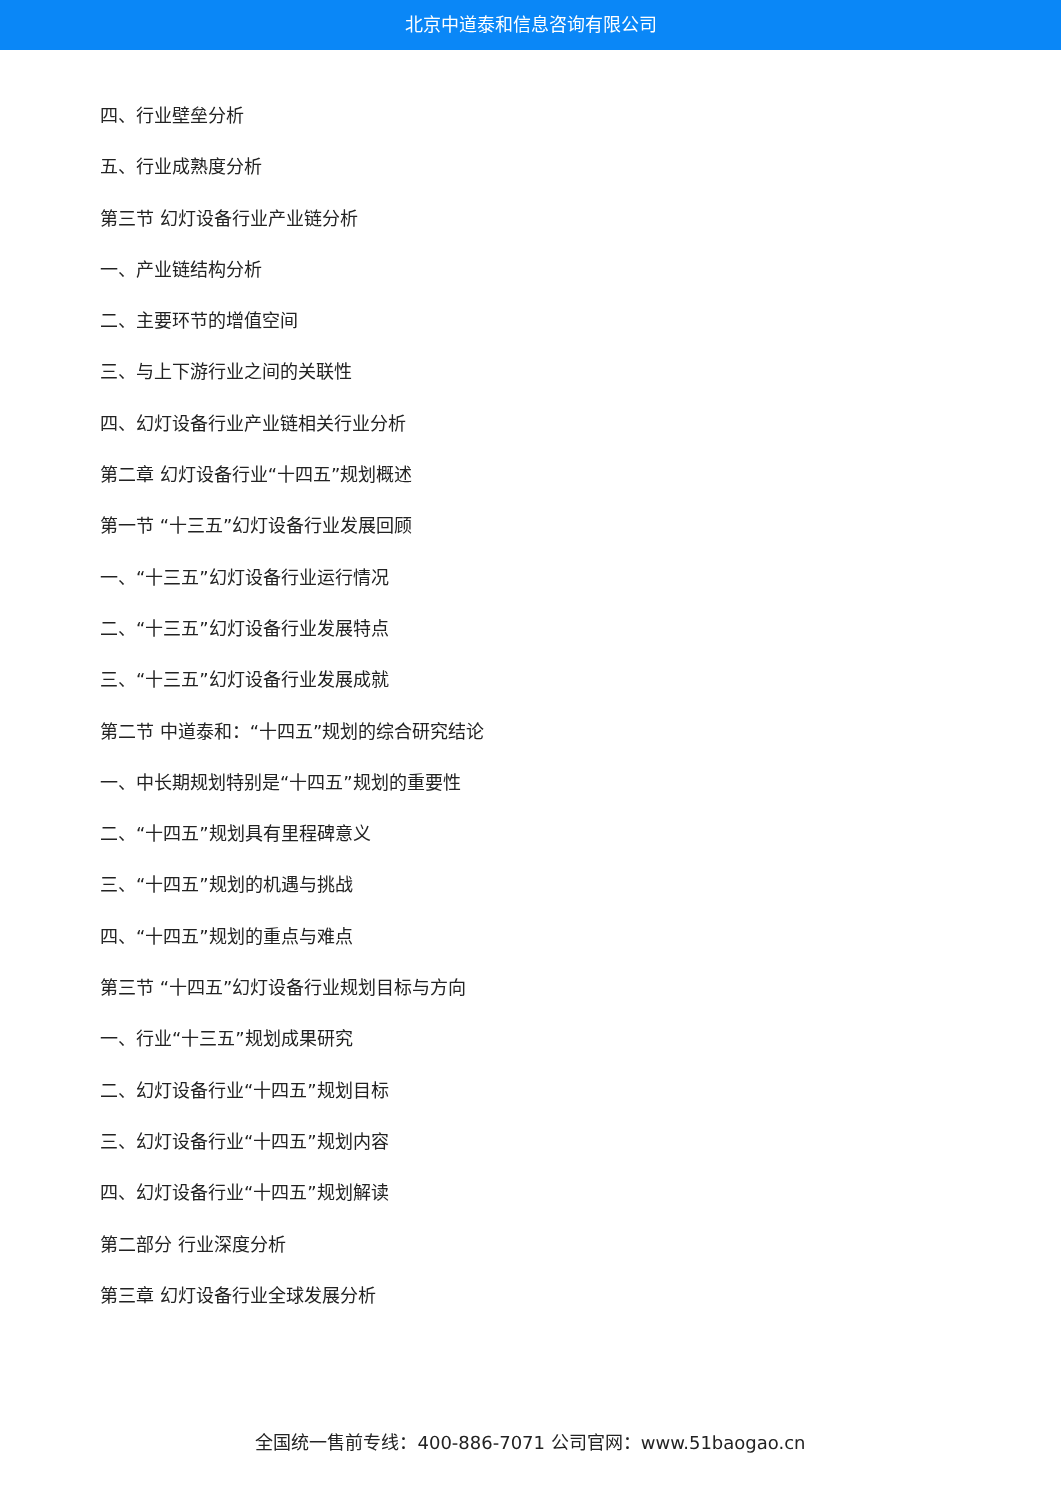北京中道泰和信息咨询有限公司
四、行业壁垒分析
五、行业成熟度分析
第三节 幻灯设备行业产业链分析
一、产业链结构分析
二、主要环节的增值空间
三、与上下游行业之间的关联性
四、幻灯设备行业产业链相关行业分析
第二章 幻灯设备行业“十四五”规划概述
第一节 “十三五”幻灯设备行业发展回顾
一、“十三五”幻灯设备行业运行情况
二、“十三五”幻灯设备行业发展特点
三、“十三五”幻灯设备行业发展成就
第二节 中道泰和：“十四五”规划的综合研究结论
一、中长期规划特别是“十四五”规划的重要性
二、“十四五”规划具有里程碑意义
三、“十四五”规划的机遇与挑战
四、“十四五”规划的重点与难点
第三节 “十四五”幻灯设备行业规划目标与方向
一、行业“十三五”规划成果研究
二、幻灯设备行业“十四五”规划目标
三、幻灯设备行业“十四五”规划内容
四、幻灯设备行业“十四五”规划解读
第二部分 行业深度分析
第三章 幻灯设备行业全球发展分析
全国统一售前专线：400-886-7071 公司官网：www.51baogao.cn